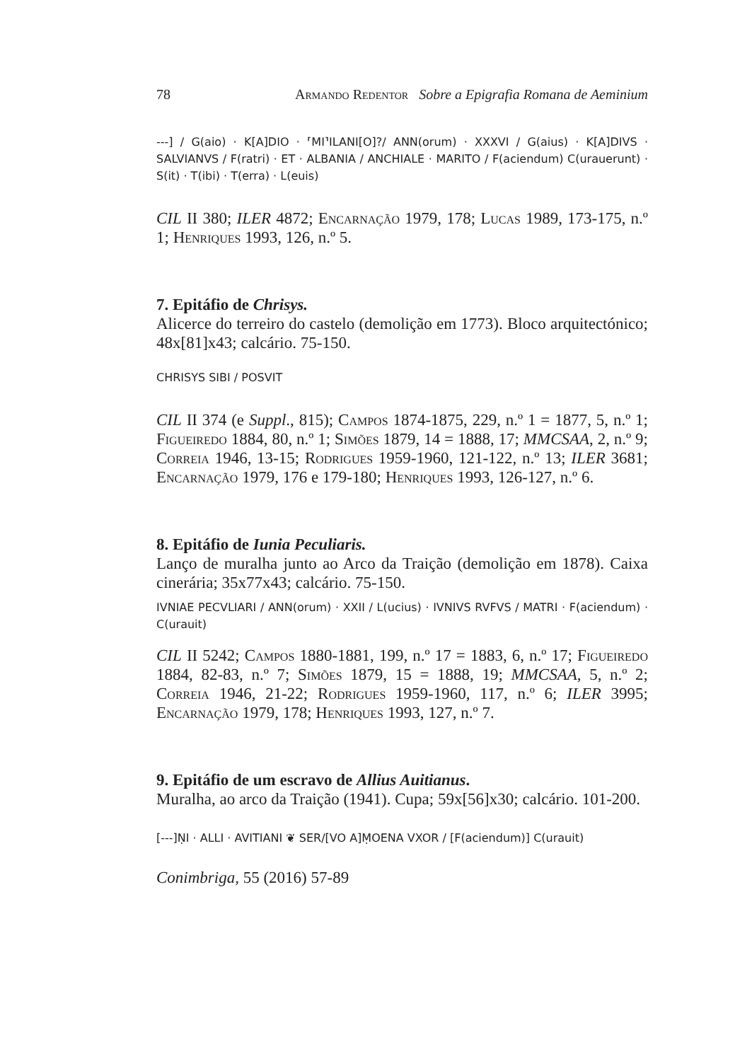78 Armando Redentor Sobre a Epigrafia Romana de Aeminium
---] / G(aio) · K[A]DIO · ⸢MI⸣ILANI[O]?/ ANN(orum) · XXXVI / G(aius) · K[A]DIVS · SALVIANVS / F(ratri) · ET · ALBANIA / ANCHIALE · MARITO / F(aciendum) C(urauerunt) · S(it) · T(ibi) · T(erra) · L(euis)
CIL II 380; ILER 4872; Encarnação 1979, 178; Lucas 1989, 173-175, n.º 1; Henriques 1993, 126, n.º 5.
7. Epitáfio de Chrisys.
Alicerce do terreiro do castelo (demolição em 1773). Bloco arquitectónico; 48x[81]x43; calcário. 75-150.
CHRISYS SIBI / POSVIT
CIL II 374 (e Suppl., 815); Campos 1874-1875, 229, n.º 1 = 1877, 5, n.º 1; Figueiredo 1884, 80, n.º 1; Simões 1879, 14 = 1888, 17; MMCSAA, 2, n.º 9; Correia 1946, 13-15; Rodrigues 1959-1960, 121-122, n.º 13; ILER 3681; Encarnação 1979, 176 e 179-180; Henriques 1993, 126-127, n.º 6.
8. Epitáfio de Iunia Peculiaris.
Lanço de muralha junto ao Arco da Traição (demolição em 1878). Caixa cinerária; 35x77x43; calcário. 75-150.
IVNIAE PECVLIARI / ANN(orum) · XXII / L(ucius) · IVNIVS RVFVS / MATRI · F(aciendum) · C(urauit)
CIL II 5242; Campos 1880-1881, 199, n.º 17 = 1883, 6, n.º 17; Figueiredo 1884, 82-83, n.º 7; Simões 1879, 15 = 1888, 19; MMCSAA, 5, n.º 2; Correia 1946, 21-22; Rodrigues 1959-1960, 117, n.º 6; ILER 3995; Encarnação 1979, 178; Henriques 1993, 127, n.º 7.
9. Epitáfio de um escravo de Allius Auitianus.
Muralha, ao arco da Traição (1941). Cupa; 59x[56]x30; calcário. 101-200.
[---]ṆI · ALLI · AVITIANI ❦ SER/[VO A]ṂOENA VXOR / [F(aciendum)] C(urauit)
Conimbriga, 55 (2016) 57-89